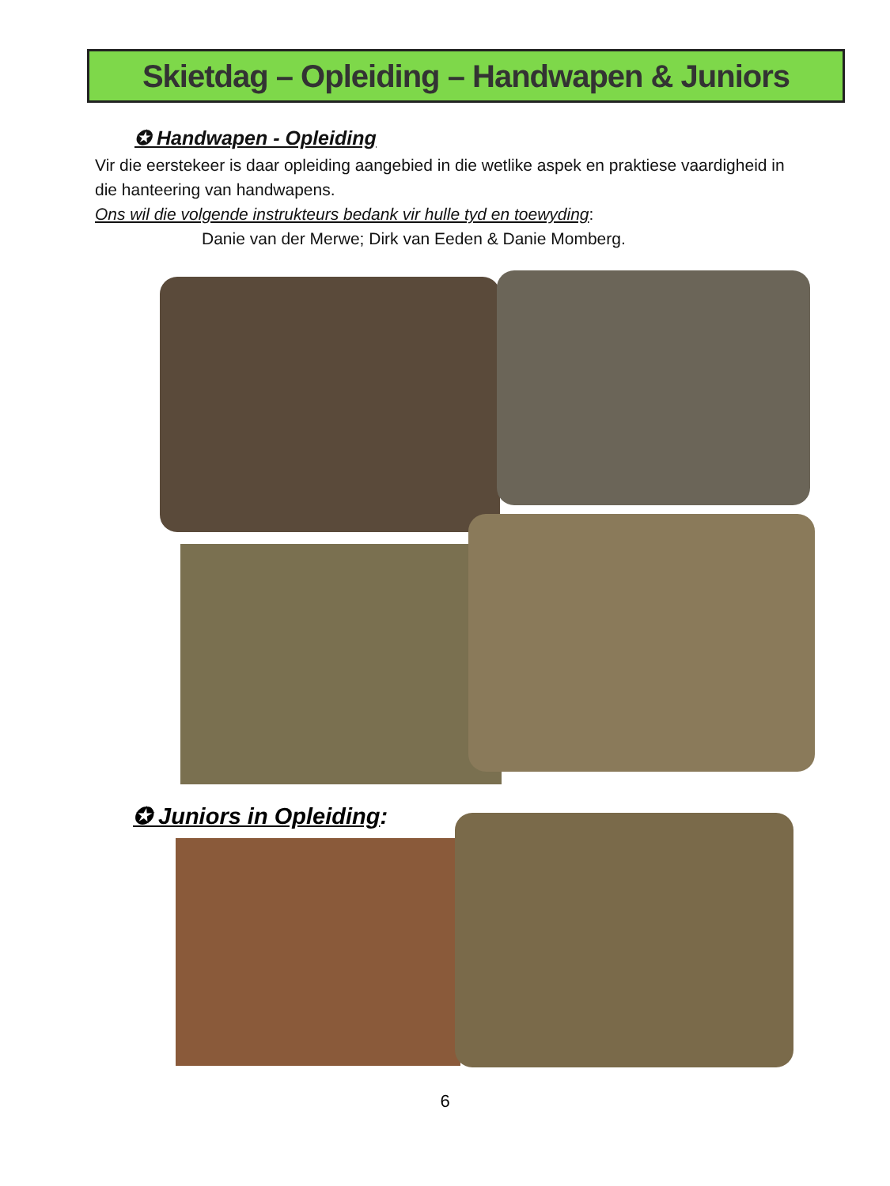Skietdag – Opleiding – Handwapen & Juniors
✪ Handwapen - Opleiding
Vir die eerstekeer is daar opleiding aangebied in die wetlike aspek en praktiese vaardigheid in die hanteering van handwapens.
Ons wil die volgende instrukteurs bedank vir hulle tyd en toewyding:
Danie van der Merwe; Dirk van Eeden & Danie Momberg.
✪ Juniors in Opleiding:
6